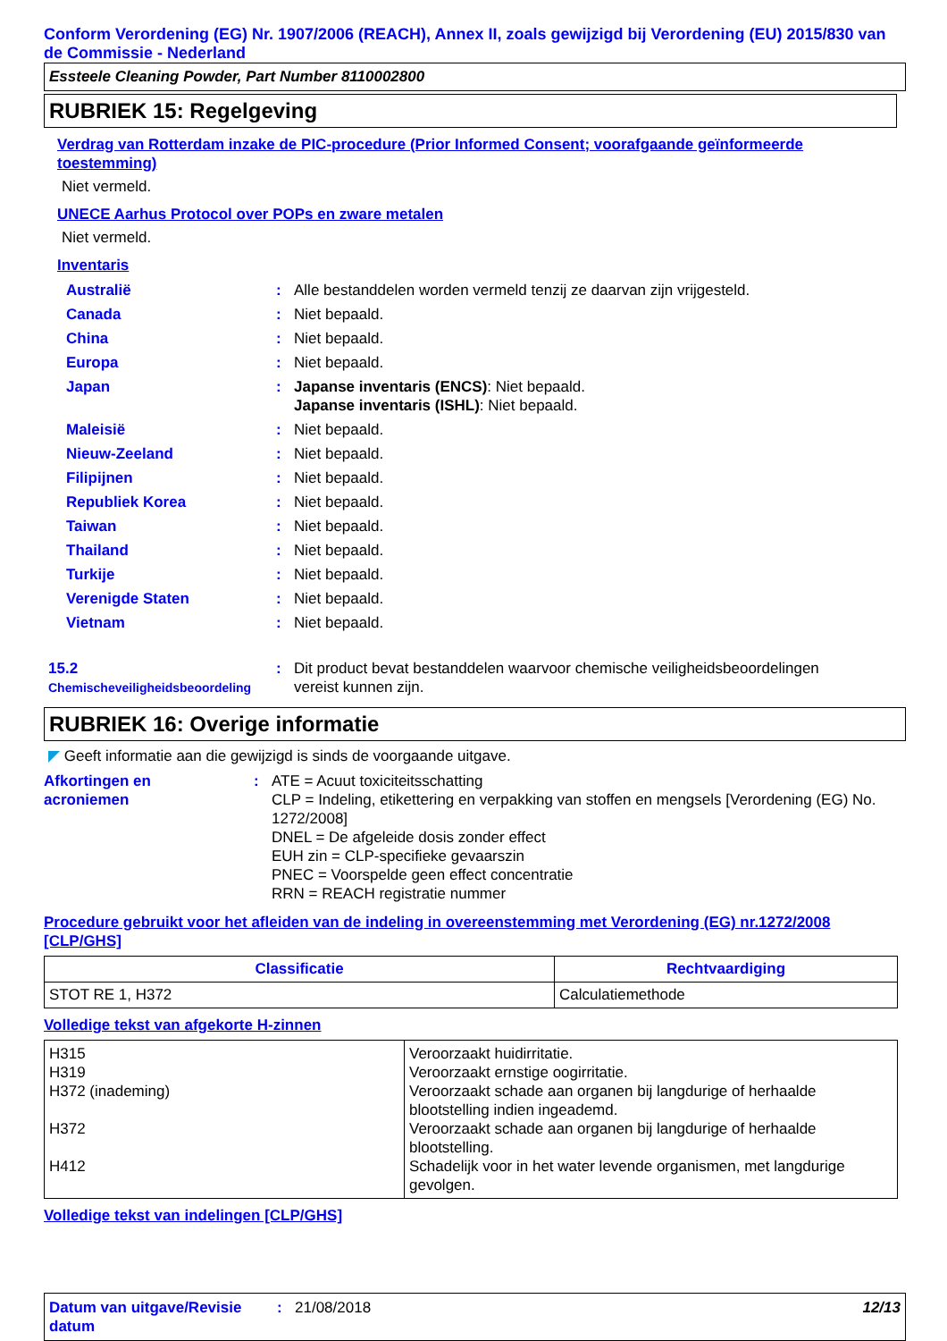Conform Verordening (EG) Nr. 1907/2006 (REACH), Annex II, zoals gewijzigd bij Verordening (EU) 2015/830 van de Commissie - Nederland
Essteele Cleaning Powder, Part Number 8110002800
RUBRIEK 15: Regelgeving
Verdrag van Rotterdam inzake de PIC-procedure (Prior Informed Consent; voorafgaande geïnformeerde toestemming)
Niet vermeld.
UNECE Aarhus Protocol over POPs en zware metalen
Niet vermeld.
Inventaris
| Australië | : | Alle bestanddelen worden vermeld tenzij ze daarvan zijn vrijgesteld. |
| Canada | : | Niet bepaald. |
| China | : | Niet bepaald. |
| Europa | : | Niet bepaald. |
| Japan | : | Japanse inventaris (ENCS) : Niet bepaald. Japanse inventaris (ISHL) : Niet bepaald. |
| Maleisië | : | Niet bepaald. |
| Nieuw-Zeeland | : | Niet bepaald. |
| Filipijnen | : | Niet bepaald. |
| Republiek Korea | : | Niet bepaald. |
| Taiwan | : | Niet bepaald. |
| Thailand | : | Niet bepaald. |
| Turkije | : | Niet bepaald. |
| Verenigde Staten | : | Niet bepaald. |
| Vietnam | : | Niet bepaald. |
| 15.2 Chemischeveiligheidsbeoordeling | : | Dit product bevat bestanddelen waarvoor chemische veiligheidsbeoordelingen vereist kunnen zijn. |
RUBRIEK 16: Overige informatie
◤ Geeft informatie aan die gewijzigd is sinds de voorgaande uitgave.
| Afkortingen en acroniemen | : | ATE = Acuut toxiciteitsschatting CLP = Indeling, etikettering en verpakking van stoffen en mengsels [Verordening (EG) No. 1272/2008] DNEL = De afgeleide dosis zonder effect EUH zin = CLP-specifieke gevaarszin PNEC = Voorspelde geen effect concentratie RRN = REACH registratie nummer |
Procedure gebruikt voor het afleiden van de indeling in overeenstemming met Verordening (EG) nr.1272/2008 [CLP/GHS]
| Classificatie | Rechtvaardiging |
| --- | --- |
| STOT RE 1, H372 | Calculatiemethode |
Volledige tekst van afgekorte H-zinnen
| H315 H319 H372 (inademing) H372 H412 | Veroorzaakt huidirritatie. Veroorzaakt ernstige oogirritatie. Veroorzaakt schade aan organen bij langdurige of herhaalde blootstelling indien ingeademd. Veroorzaakt schade aan organen bij langdurige of herhaalde blootstelling. Schadelijk voor in het water levende organismen, met langdurige gevolgen. |
Volledige tekst van indelingen [CLP/GHS]
Datum van uitgave/Revisie datum
: 21/08/2018 12/13